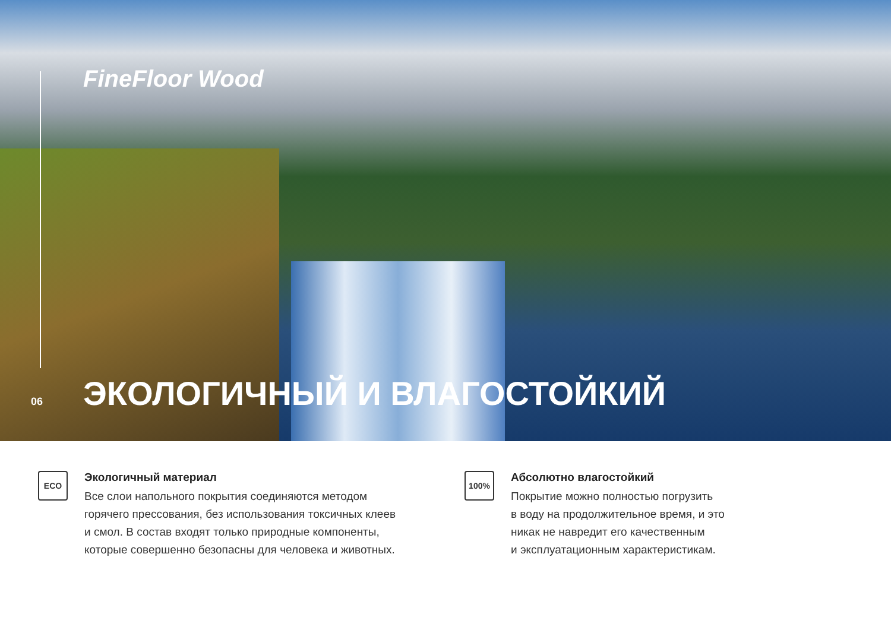FineFloor Wood
06 ЭКОЛОГИЧНЫЙ И ВЛАГОСТОЙКИЙ
ECO
Экологичный материал
Все слои напольного покрытия соединяются методом
горячего прессования, без использования токсичных клеев
и смол. В состав входят только природные компоненты,
которые совершенно безопасны для человека и животных.
100%
Абсолютно влагостойкий
Покрытие можно полностью погрузить
в воду на продолжительное время, и это
никак не навредит его качественным
и эксплуатационным характеристикам.